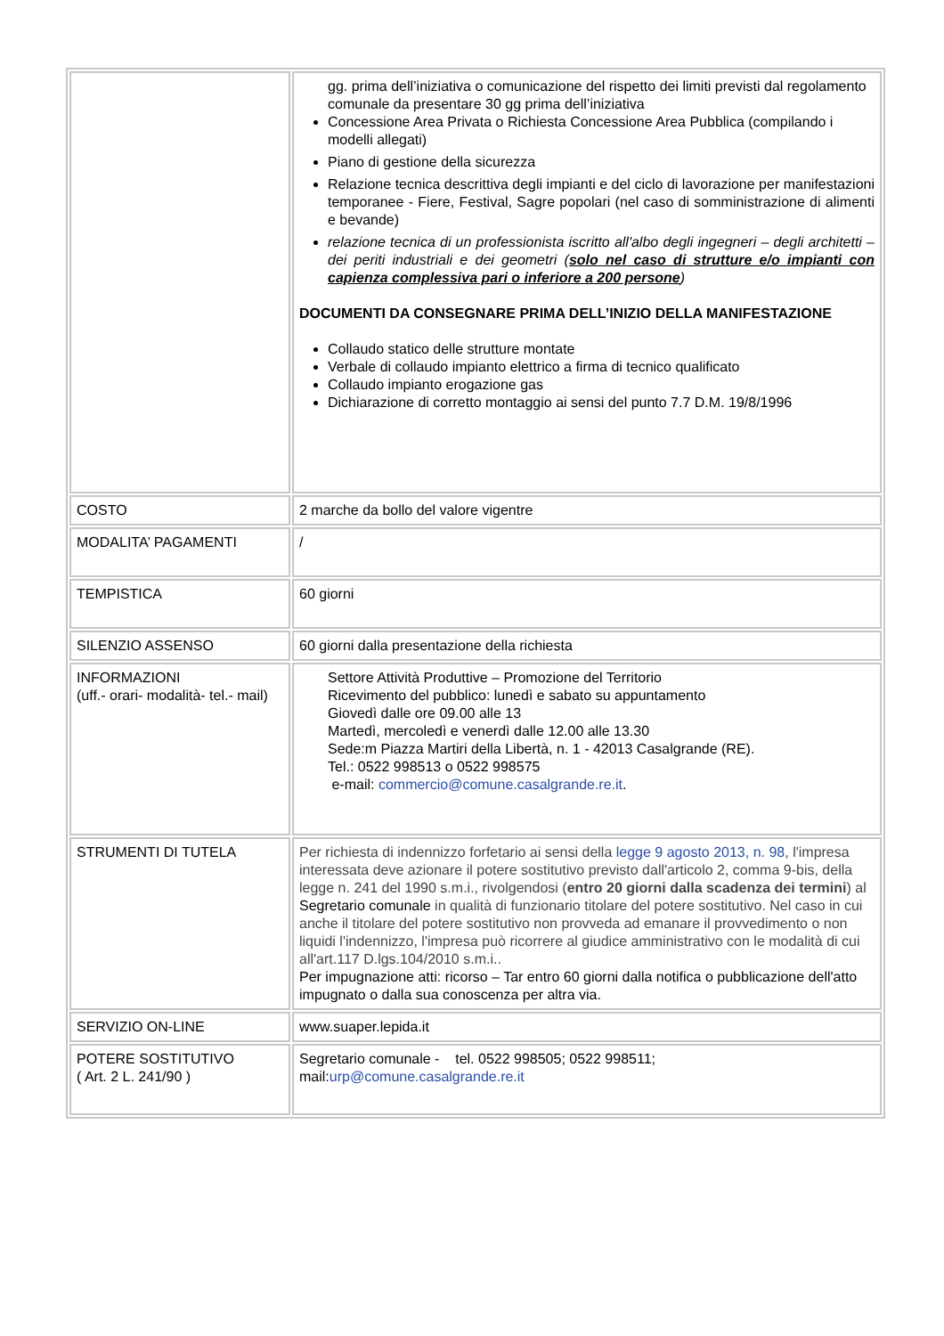| | gg. prima dell’iniziativa o comunicazione del rispetto dei limiti previsti dal regolamento comunale da presentare 30 gg prima dell’iniziativa Concessione Area Privata o Richiesta Concessione Area Pubblica (compilando i modelli allegati) Piano di gestione della sicurezza Relazione tecnica descrittiva degli impianti e del ciclo di lavorazione per manifestazioni temporanee - Fiere, Festival, Sagre popolari (nel caso di somministrazione di alimenti e bevande) relazione tecnica di un professionista iscritto all'albo degli ingegneri – degli architetti – dei periti industriali e dei geometri ( solo nel caso di strutture e/o impianti con capienza complessiva pari o inferiore a 200 persone ) DOCUMENTI DA CONSEGNARE PRIMA DELL’INIZIO DELLA MANIFESTAZIONE Collaudo statico delle strutture montate Verbale di collaudo impianto elettrico a firma di tecnico qualificato Collaudo impianto erogazione gas Dichiarazione di corretto montaggio ai sensi del punto 7.7 D.M. 19/8/1996 |
| COSTO | 2 marche da bollo del valore vigentre |
| MODALITA’ PAGAMENTI | / |
| TEMPISTICA | 60 giorni |
| SILENZIO ASSENSO | 60 giorni dalla presentazione della richiesta |
| INFORMAZIONI (uff.- orari- modalità- tel.- mail) | Settore Attività Produttive – Promozione del Territorio Ricevimento del pubblico: lunedì e sabato su appuntamento Giovedì dalle ore 09.00 alle 13 Martedì, mercoledì e venerdì dalle 12.00 alle 13.30 Sede:m Piazza Martiri della Libertà, n. 1 - 42013 Casalgrande (RE). Tel.: 0522 998513 o 0522 998575 e-mail: commercio@comune.casalgrande.re.it . |
| STRUMENTI DI TUTELA | Per richiesta di indennizzo forfetario ai sensi della legge 9 agosto 2013, n. 98 , l'impresa interessata deve azionare il potere sostitutivo previsto dall'articolo 2, comma 9-bis, della legge n. 241 del 1990 s.m.i., rivolgendosi ( entro 20 giorni dalla scadenza dei termini ) al Segretario comunale in qualità di funzionario titolare del potere sostitutivo. Nel caso in cui anche il titolare del potere sostitutivo non provveda ad emanare il provvedimento o non liquidi l'indennizzo, l'impresa può ricorrere al giudice amministrativo con le modalità di cui all'art.117 D.lgs.104/2010 s.m.i.. Per impugnazione atti: ricorso – Tar entro 60 giorni dalla notifica o pubblicazione dell'atto impugnato o dalla sua conoscenza per altra via. |
| SERVIZIO ON-LINE | www.suaper.lepida.it |
| POTERE SOSTITUTIVO ( Art. 2 L. 241/90 ) | Segretario comunale - tel. 0522 998505; 0522 998511; mail: urp@comune.casalgrande.re.it |